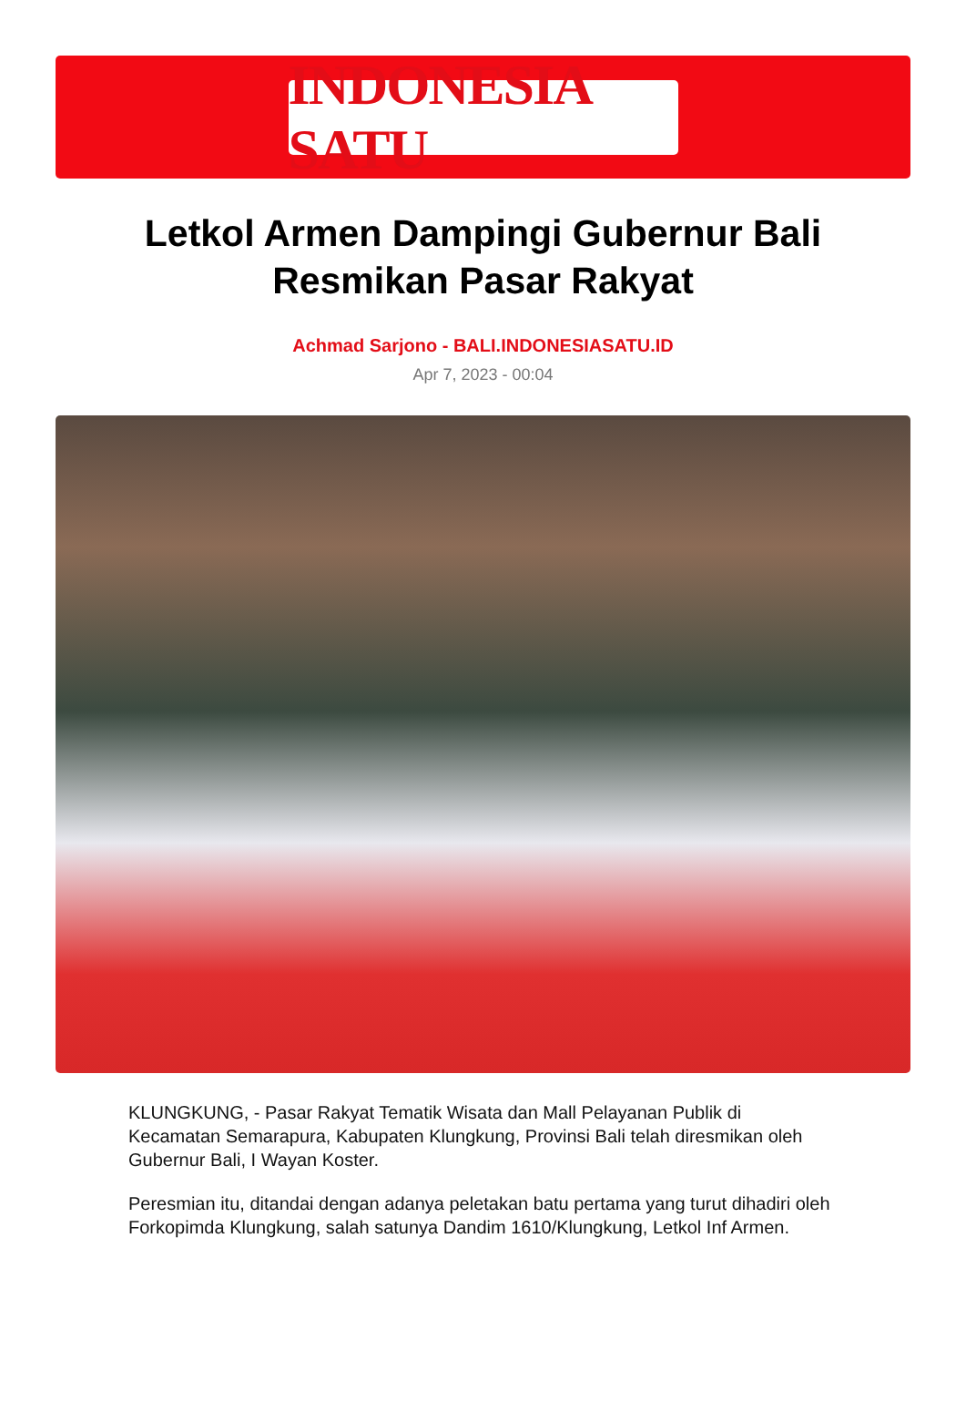INDONESIA SATU
Letkol Armen Dampingi Gubernur Bali Resmikan Pasar Rakyat
Achmad Sarjono - BALI.INDONESIASATU.ID
Apr 7, 2023 - 00:04
KLUNGKUNG, - Pasar Rakyat Tematik Wisata dan Mall Pelayanan Publik di Kecamatan Semarapura, Kabupaten Klungkung, Provinsi Bali telah diresmikan oleh Gubernur Bali, I Wayan Koster.
Peresmian itu, ditandai dengan adanya peletakan batu pertama yang turut dihadiri oleh Forkopimda Klungkung, salah satunya Dandim 1610/Klungkung, Letkol Inf Armen.